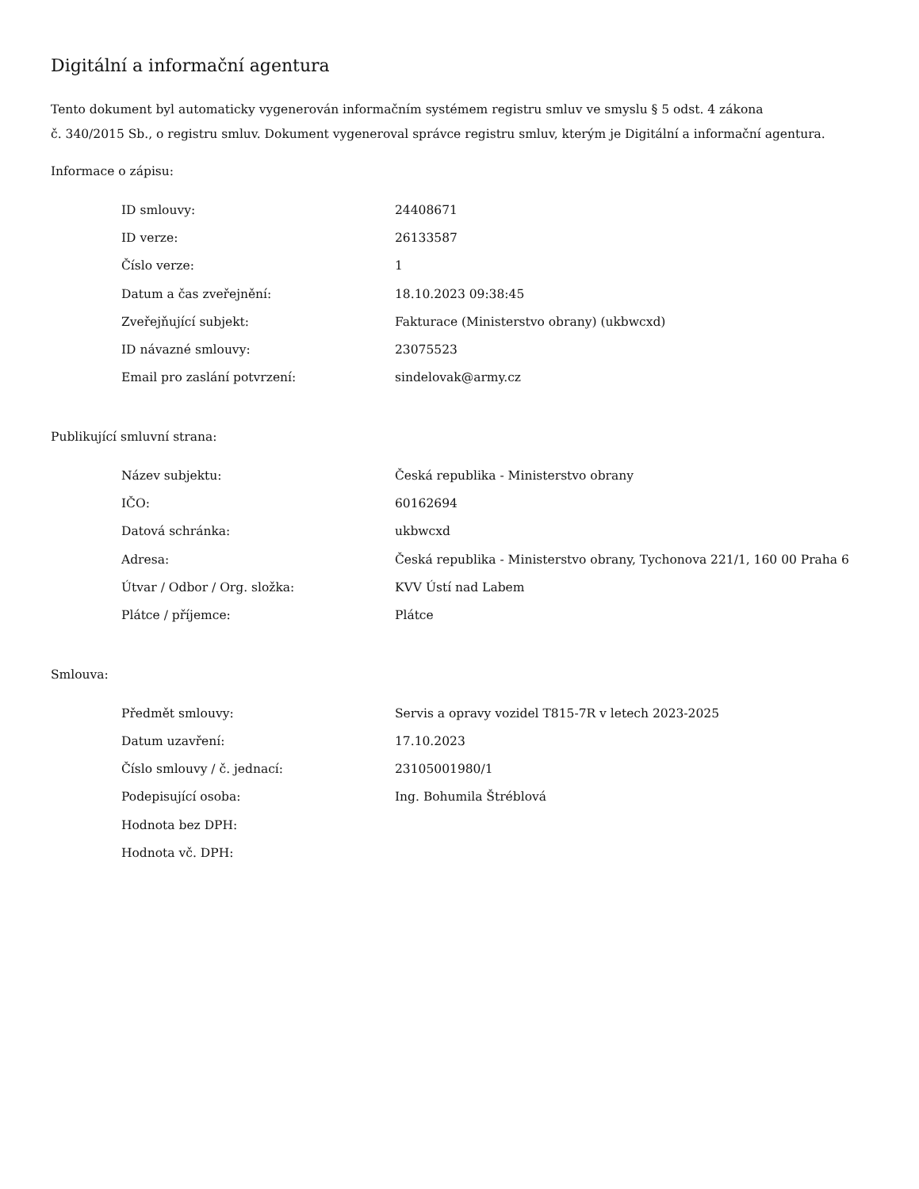Digitální a informační agentura
Tento dokument byl automaticky vygenerován informačním systémem registru smluv ve smyslu § 5 odst. 4 zákona
č. 340/2015 Sb., o registru smluv. Dokument vygeneroval správce registru smluv, kterým je Digitální a informační agentura.
Informace o zápisu:
| ID smlouvy: | 24408671 |
| ID verze: | 26133587 |
| Číslo verze: | 1 |
| Datum a čas zveřejnění: | 18.10.2023 09:38:45 |
| Zveřejňující subjekt: | Fakturace (Ministerstvo obrany) (ukbwcxd) |
| ID návazné smlouvy: | 23075523 |
| Email pro zaslání potvrzení: | sindelovak@army.cz |
Publikující smluvní strana:
| Název subjektu: | Česká republika - Ministerstvo obrany |
| IČO: | 60162694 |
| Datová schránka: | ukbwcxd |
| Adresa: | Česká republika - Ministerstvo obrany, Tychonova 221/1, 160 00 Praha 6 |
| Útvar / Odbor / Org. složka: | KVV Ústí nad Labem |
| Plátce / příjemce: | Plátce |
Smlouva:
| Předmět smlouvy: | Servis a opravy vozidel T815-7R v letech 2023-2025 |
| Datum uzavření: | 17.10.2023 |
| Číslo smlouvy / č. jednací: | 23105001980/1 |
| Podepisující osoba: | Ing. Bohumila Štréblová |
| Hodnota bez DPH: | |
| Hodnota vč. DPH: | |